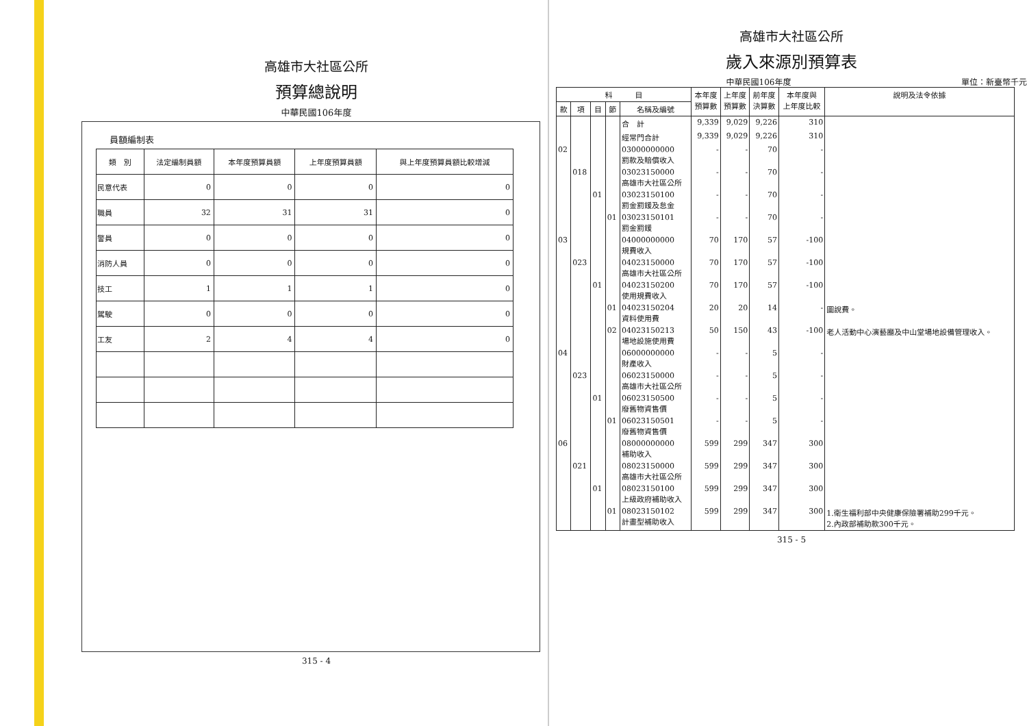高雄市大社區公所
預算總說明
中華民國106年度
員額編制表
| 類 別 | 法定編制員額 | 本年度預算員額 | 上年度預算員額 | 與上年度預算員額比較增減 |
| --- | --- | --- | --- | --- |
| 民意代表 | 0 | 0 | 0 | 0 |
| 職員 | 32 | 31 | 31 | 0 |
| 警員 | 0 | 0 | 0 | 0 |
| 消防人員 | 0 | 0 | 0 | 0 |
| 技工 | 1 | 1 | 1 | 0 |
| 駕駛 | 0 | 0 | 0 | 0 |
| 工友 | 2 | 4 | 4 | 0 |
315 - 4
高雄市大社區公所
歲入來源別預算表
中華民國106年度 單位：新臺幣千元
| 科 目 | | | | | 本年度 預算數 | 上年度 預算數 | 前年度 決算數 | 本年度與 上年度比較 | 說明及法令依據 |
| --- | --- | --- | --- | --- | --- | --- | --- | --- | --- |
| 款 | 項 | 目 | 節 | 名稱及編號 | | | | | |
| | | | | 合 計 | 9,339 | 9,029 | 9,226 | 310 | |
| | | | | 經常門合計 | 9,339 | 9,029 | 9,226 | 310 | |
| 02 | | | | 03000000000 罰款及賠償收入 | - | - | 70 | - | |
| | 018 | | | 03023150000 高雄市大社區公所 | - | - | 70 | - | |
| | | 01 | | 03023150100 罰金罰鍰及怠金 | - | - | 70 | - | |
| | | | 01 | 03023150101 罰金罰鍰 | - | - | 70 | - | |
| 03 | | | | 04000000000 規費收入 | 70 | 170 | 57 | -100 | |
| | 023 | | | 04023150000 高雄市大社區公所 | 70 | 170 | 57 | -100 | |
| | | 01 | | 04023150200 使用規費收入 | 70 | 170 | 57 | -100 | |
| | | | 01 | 04023150204 資料使用費 | 20 | 20 | 14 | - | 圖說費。 |
| | | | 02 | 04023150213 場地設施使用費 | 50 | 150 | 43 | -100 | 老人活動中心演藝廳及中山堂場地設備管理收入。 |
| 04 | | | | 06000000000 財產收入 | - | - | 5 | - | |
| | 023 | | | 06023150000 高雄市大社區公所 | - | - | 5 | - | |
| | | 01 | | 06023150500 廢舊物資售價 | - | - | 5 | - | |
| | | | 01 | 06023150501 廢舊物資售價 | - | - | 5 | - | |
| 06 | | | | 08000000000 補助收入 | 599 | 299 | 347 | 300 | |
| | 021 | | | 08023150000 高雄市大社區公所 | 599 | 299 | 347 | 300 | |
| | | 01 | | 08023150100 上級政府補助收入 | 599 | 299 | 347 | 300 | |
| | | | 01 | 08023150102 計畫型補助收入 | 599 | 299 | 347 | 300 | 1.衛生福利部中央健康保險署補助299千元。 2.內政部補助款300千元。 |
315 - 5